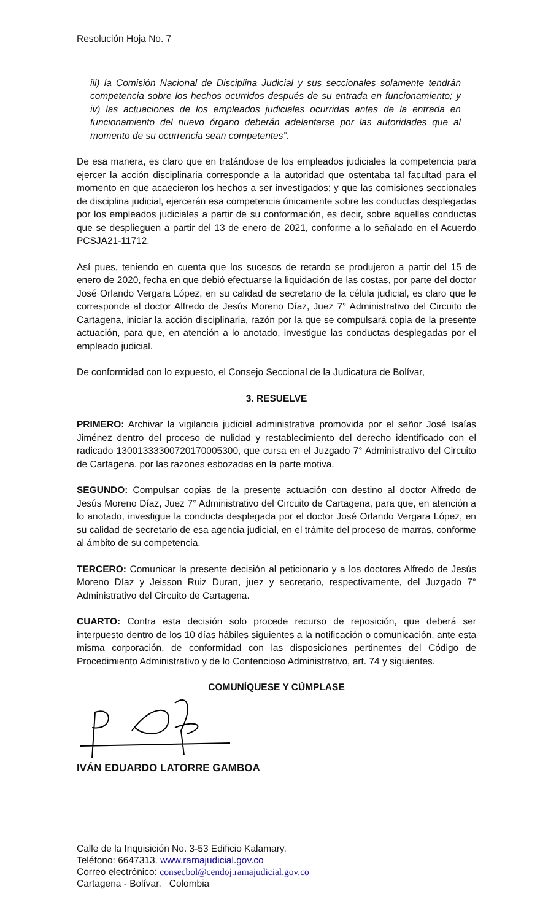Resolución Hoja No. 7
iii) la Comisión Nacional de Disciplina Judicial y sus seccionales solamente tendrán competencia sobre los hechos ocurridos después de su entrada en funcionamiento; y iv) las actuaciones de los empleados judiciales ocurridas antes de la entrada en funcionamiento del nuevo órgano deberán adelantarse por las autoridades que al momento de su ocurrencia sean competentes”.
De esa manera, es claro que en tratándose de los empleados judiciales la competencia para ejercer la acción disciplinaria corresponde a la autoridad que ostentaba tal facultad para el momento en que acaecieron los hechos a ser investigados; y que las comisiones seccionales de disciplina judicial, ejercerán esa competencia únicamente sobre las conductas desplegadas por los empleados judiciales a partir de su conformación, es decir, sobre aquellas conductas que se desplieguen a partir del 13 de enero de 2021, conforme a lo señalado en el Acuerdo PCSJA21-11712.
Así pues, teniendo en cuenta que los sucesos de retardo se produjeron a partir del 15 de enero de 2020, fecha en que debió efectuarse la liquidación de las costas, por parte del doctor José Orlando Vergara López, en su calidad de secretario de la célula judicial, es claro que le corresponde al doctor Alfredo de Jesús Moreno Díaz, Juez 7° Administrativo del Circuito de Cartagena, iniciar la acción disciplinaria, razón por la que se compulsará copia de la presente actuación, para que, en atención a lo anotado, investigue las conductas desplegadas por el empleado judicial.
De conformidad con lo expuesto, el Consejo Seccional de la Judicatura de Bolívar,
3. RESUELVE
PRIMERO: Archivar la vigilancia judicial administrativa promovida por el señor José Isaías Jiménez dentro del proceso de nulidad y restablecimiento del derecho identificado con el radicado 13001333300720170005300, que cursa en el Juzgado 7° Administrativo del Circuito de Cartagena, por las razones esbozadas en la parte motiva.
SEGUNDO: Compulsar copias de la presente actuación con destino al doctor Alfredo de Jesús Moreno Díaz, Juez 7° Administrativo del Circuito de Cartagena, para que, en atención a lo anotado, investigue la conducta desplegada por el doctor José Orlando Vergara López, en su calidad de secretario de esa agencia judicial, en el trámite del proceso de marras, conforme al ámbito de su competencia.
TERCERO: Comunicar la presente decisión al peticionario y a los doctores Alfredo de Jesús Moreno Díaz y Jeisson Ruiz Duran, juez y secretario, respectivamente, del Juzgado 7° Administrativo del Circuito de Cartagena.
CUARTO: Contra esta decisión solo procede recurso de reposición, que deberá ser interpuesto dentro de los 10 días hábiles siguientes a la notificación o comunicación, ante esta misma corporación, de conformidad con las disposiciones pertinentes del Código de Procedimiento Administrativo y de lo Contencioso Administrativo, art. 74 y siguientes.
COMUNÍQUESE Y CÚMPLASE
IVÁN EDUARDO LATORRE GAMBOA
Calle de la Inquisición No. 3-53 Edificio Kalamary.
Teléfono: 6647313. www.ramajudicial.gov.co
Correo electrónico: consecbol@cendoj.ramajudicial.gov.co
Cartagena - Bolívar. Colombia